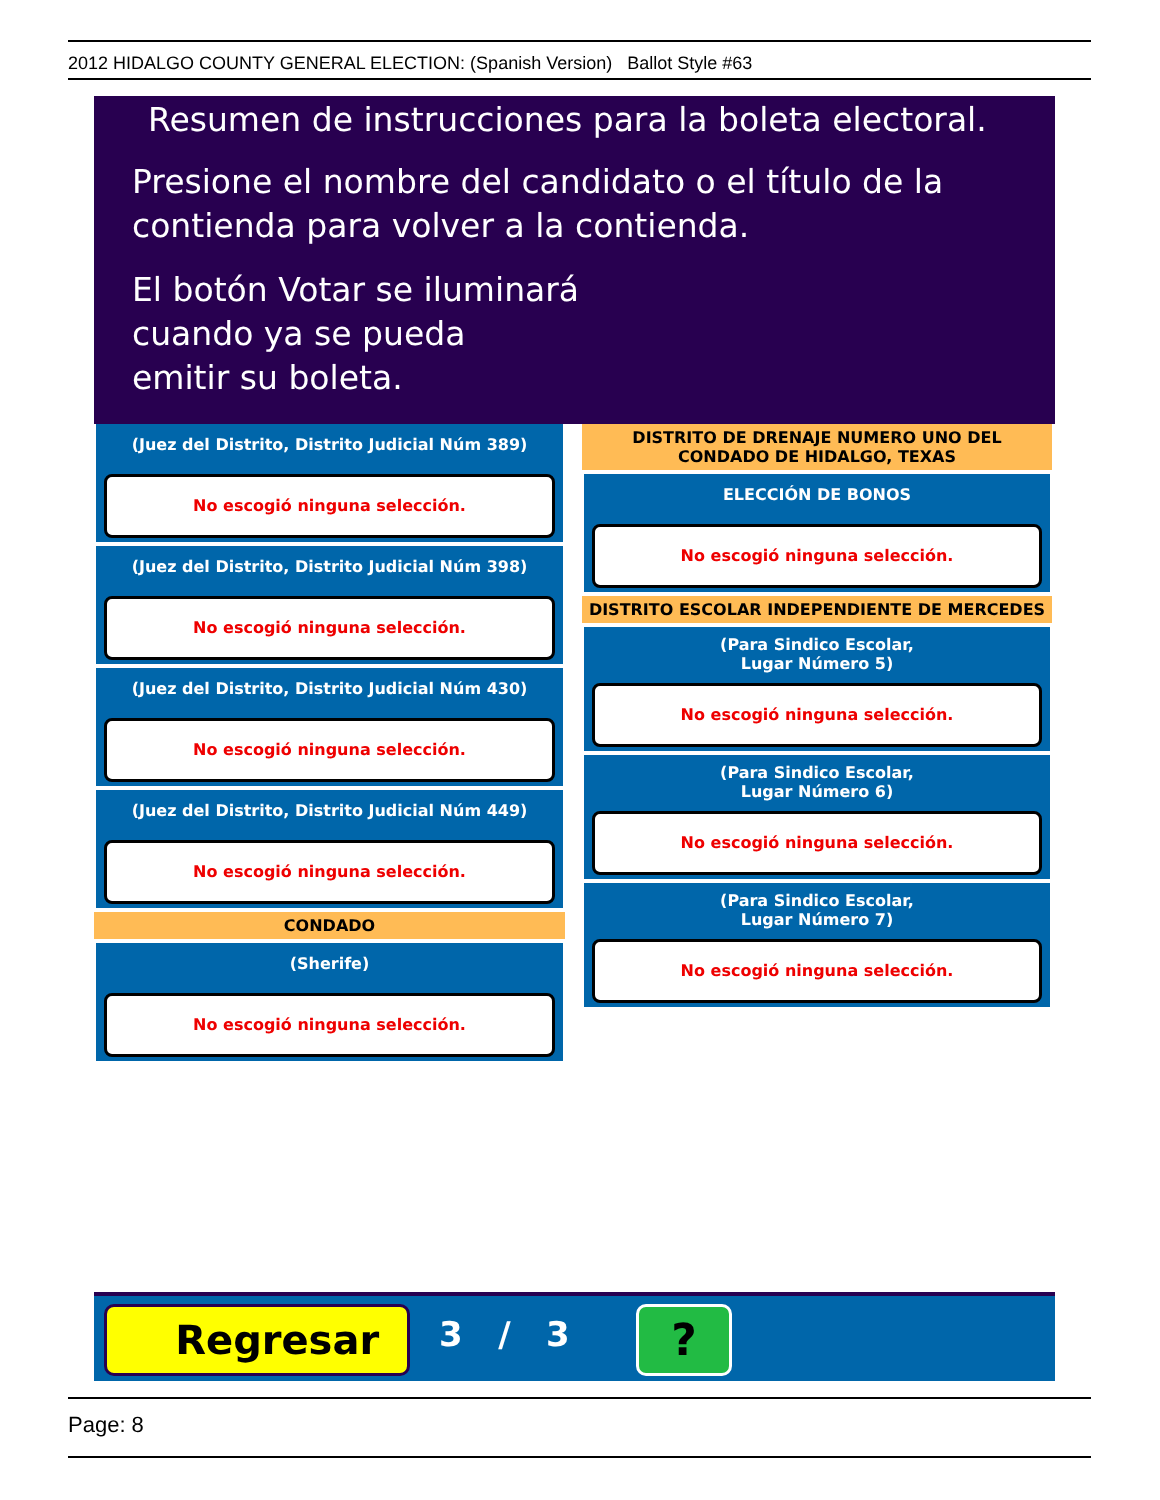2012 HIDALGO COUNTY GENERAL ELECTION: (Spanish Version) Ballot Style #63
Resumen de instrucciones para la boleta electoral.
Presione el nombre del candidato o el título de la
contienda para volver a la contienda.
El botón Votar se iluminará
cuando ya se pueda
emitir su boleta.
(Juez del Distrito, Distrito Judicial Núm 389)
No escogió ninguna selección.
(Juez del Distrito, Distrito Judicial Núm 398)
No escogió ninguna selección.
(Juez del Distrito, Distrito Judicial Núm 430)
No escogió ninguna selección.
(Juez del Distrito, Distrito Judicial Núm 449)
No escogió ninguna selección.
CONDADO
(Sherife)
No escogió ninguna selección.
DISTRITO DE DRENAJE NUMERO UNO DEL CONDADO DE HIDALGO, TEXAS
ELECCIÓN DE BONOS
No escogió ninguna selección.
DISTRITO ESCOLAR INDEPENDIENTE DE MERCEDES
(Para Sindico Escolar,
Lugar Número 5)
No escogió ninguna selección.
(Para Sindico Escolar,
Lugar Número 6)
No escogió ninguna selección.
(Para Sindico Escolar,
Lugar Número 7)
No escogió ninguna selección.
Regresar 3 / 3 ?
Page: 8